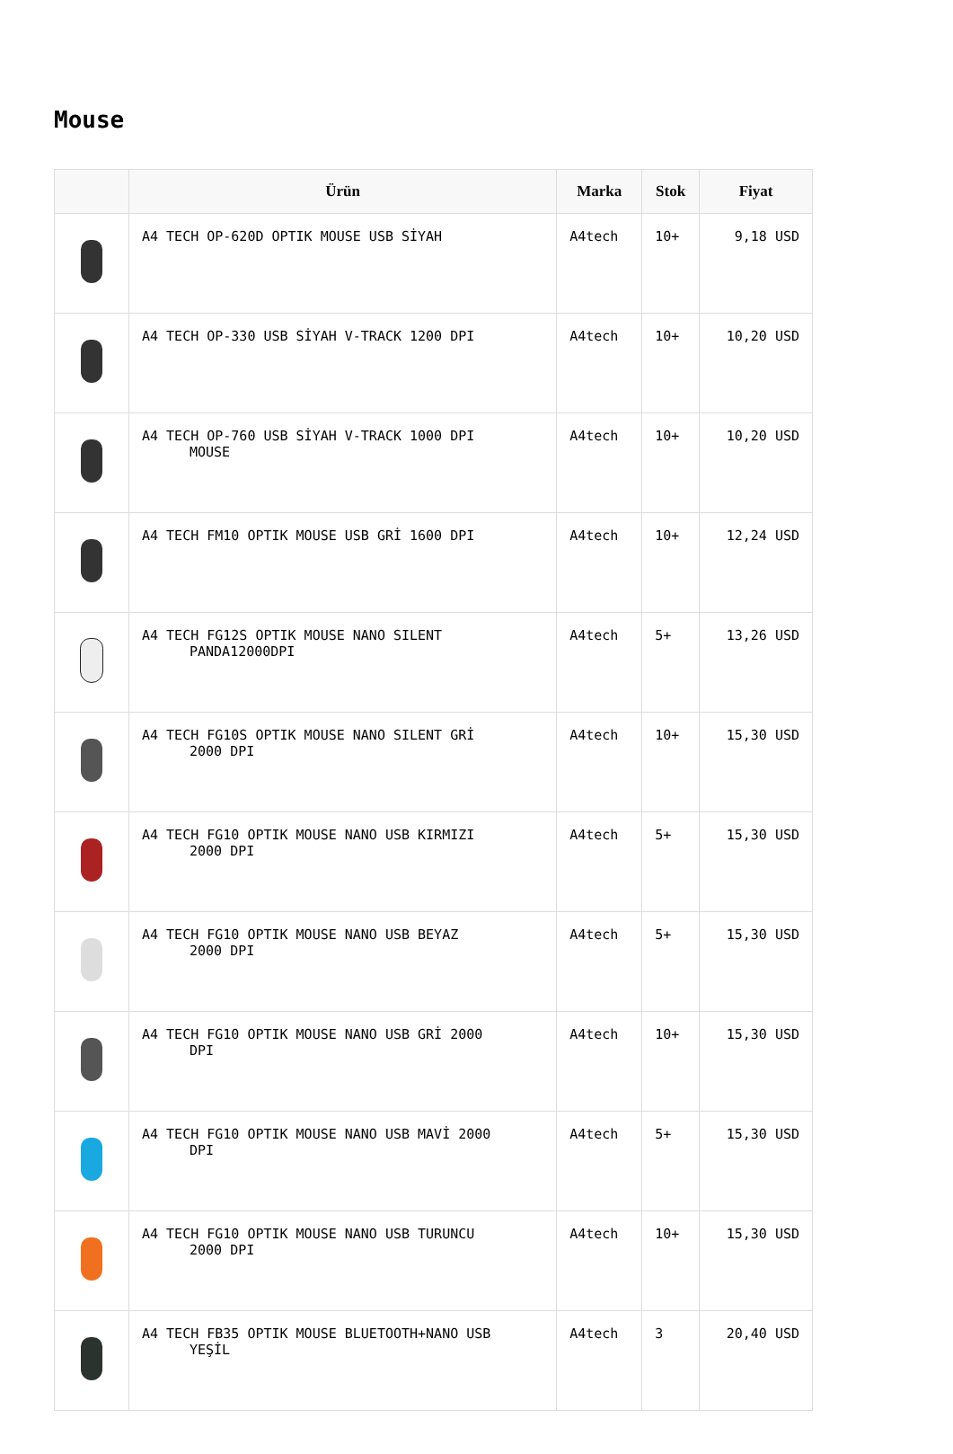Mouse
| | Ürün | Marka | Stok | Fiyat |
| --- | --- | --- | --- | --- |
| | A4 TECH OP-620D OPTIK MOUSE USB SİYAH | A4tech | 10+ | 9,18 USD |
| | A4 TECH OP-330 USB SİYAH V-TRACK 1200 DPI | A4tech | 10+ | 10,20 USD |
| | A4 TECH OP-760 USB SİYAH V-TRACK 1000 DPI MOUSE | A4tech | 10+ | 10,20 USD |
| | A4 TECH FM10 OPTIK MOUSE USB GRİ 1600 DPI | A4tech | 10+ | 12,24 USD |
| | A4 TECH FG12S OPTIK MOUSE NANO SILENT PANDA12000DPI | A4tech | 5+ | 13,26 USD |
| | A4 TECH FG10S OPTIK MOUSE NANO SILENT GRİ 2000 DPI | A4tech | 10+ | 15,30 USD |
| | A4 TECH FG10 OPTIK MOUSE NANO USB KIRMIZI 2000 DPI | A4tech | 5+ | 15,30 USD |
| | A4 TECH FG10 OPTIK MOUSE NANO USB BEYAZ 2000 DPI | A4tech | 5+ | 15,30 USD |
| | A4 TECH FG10 OPTIK MOUSE NANO USB GRİ 2000 DPI | A4tech | 10+ | 15,30 USD |
| | A4 TECH FG10 OPTIK MOUSE NANO USB MAVİ 2000 DPI | A4tech | 5+ | 15,30 USD |
| | A4 TECH FG10 OPTIK MOUSE NANO USB TURUNCU 2000 DPI | A4tech | 10+ | 15,30 USD |
| | A4 TECH FB35 OPTIK MOUSE BLUETOOTH+NANO USB YEŞİL | A4tech | 3 | 20,40 USD |